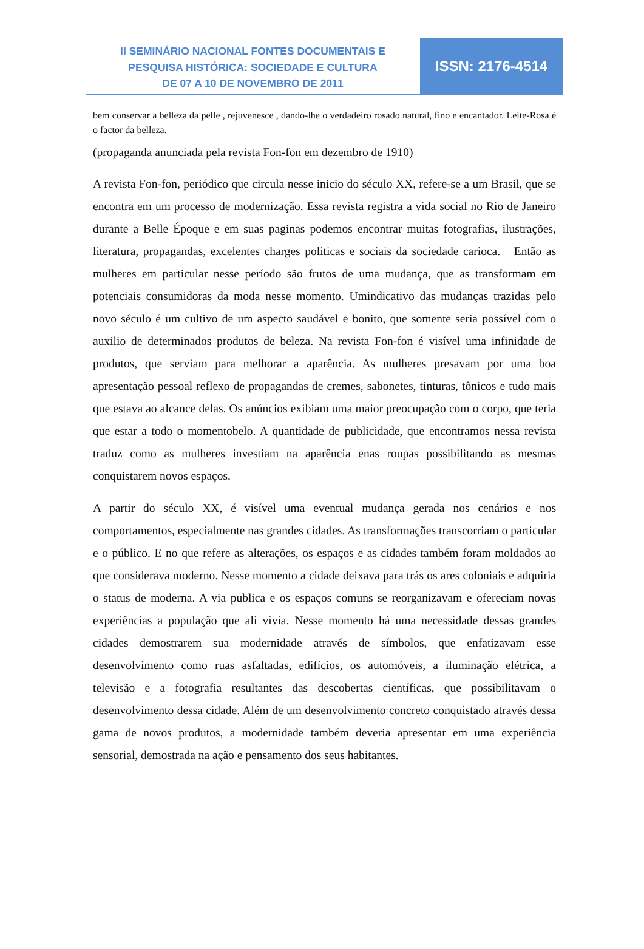II SEMINÁRIO NACIONAL FONTES DOCUMENTAIS E
PESQUISA HISTÓRICA: SOCIEDADE E CULTURA
DE 07 A 10 DE NOVEMBRO DE 2011
ISSN: 2176-4514
bem conservar a belleza da pelle , rejuvenesce , dando-lhe o verdadeiro rosado natural, fino e encantador. Leite-Rosa é o factor da belleza.
(propaganda anunciada pela revista Fon-fon em dezembro de 1910)
A revista Fon-fon, periódico que circula nesse inicio do século XX, refere-se a um Brasil, que se encontra em um processo de modernização. Essa revista registra a vida social no Rio de Janeiro durante a Belle Époque e em suas paginas podemos encontrar muitas fotografias, ilustrações, literatura, propagandas, excelentes charges politicas e sociais da sociedade carioca. Então as mulheres em particular nesse período são frutos de uma mudança, que as transformam em potenciais consumidoras da moda nesse momento. Umindicativo das mudanças trazidas pelo novo século é um cultivo de um aspecto saudável e bonito, que somente seria possível com o auxilio de determinados produtos de beleza. Na revista Fon-fon é visível uma infinidade de produtos, que serviam para melhorar a aparência. As mulheres presavam por uma boa apresentação pessoal reflexo de propagandas de cremes, sabonetes, tinturas, tônicos e tudo mais que estava ao alcance delas. Os anúncios exibiam uma maior preocupação com o corpo, que teria que estar a todo o momentobelo. A quantidade de publicidade, que encontramos nessa revista traduz como as mulheres investiam na aparência enas roupas possibilitando as mesmas conquistarem novos espaços.
A partir do século XX, é visível uma eventual mudança gerada nos cenários e nos comportamentos, especialmente nas grandes cidades. As transformações transcorriam o particular e o público. E no que refere as alterações, os espaços e as cidades também foram moldados ao que considerava moderno. Nesse momento a cidade deixava para trás os ares coloniais e adquiria o status de moderna. A via publica e os espaços comuns se reorganizavam e ofereciam novas experiências a população que ali vivia. Nesse momento há uma necessidade dessas grandes cidades demostrarem sua modernidade através de símbolos, que enfatizavam esse desenvolvimento como ruas asfaltadas, edifícios, os automóveis, a iluminação elétrica, a televisão e a fotografia resultantes das descobertas científicas, que possibilitavam o desenvolvimento dessa cidade. Além de um desenvolvimento concreto conquistado através dessa gama de novos produtos, a modernidade também deveria apresentar em uma experiência sensorial, demostrada na ação e pensamento dos seus habitantes.